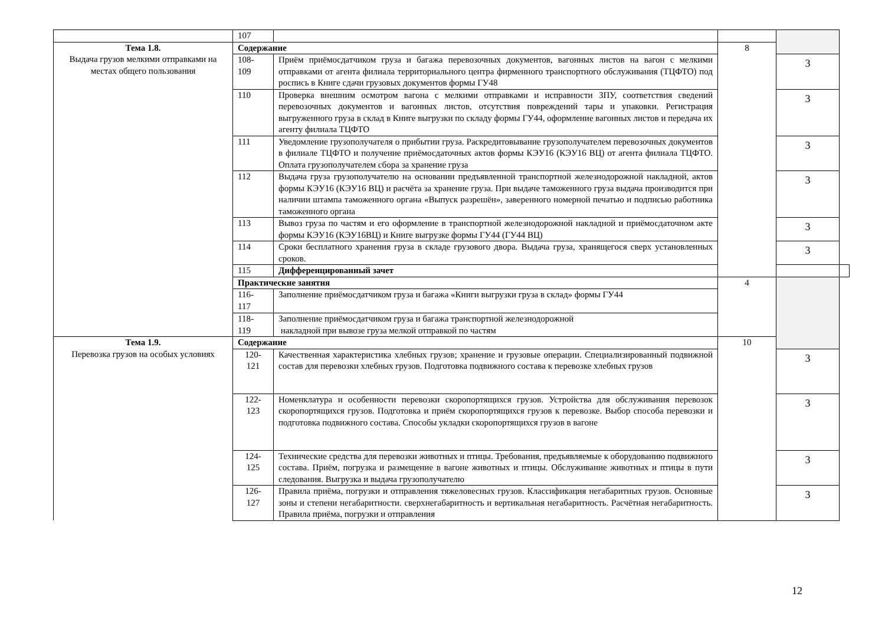| | 107 | | | | |
| Тема 1.8. Выдача грузов мелкими отправками на местах общего пользования | Содержание | | 8 | | |
| | 108- 109 | Приём приёмосдатчиком груза и багажа перевозочных документов, вагонных листов на вагон с мелкими отправками от агента филиала территориального центра фирменного транспортного обслуживания (ТЦФТО) под роспись в Книге сдачи грузовых документов формы ГУ48 | | 3 | |
| | 110 | Проверка внешним осмотром вагона с мелкими отправками и исправности ЗПУ, соответствия сведений перевозочных документов и вагонных листов, отсутствия повреждений тары и упаковки. Регистрация выгруженного груза в склад в Книге выгрузки по складу формы ГУ44, оформление вагонных листов и передача их агенту филиала ТЦФТО | | 3 | |
| | 111 | Уведомление грузополучателя о прибытии груза. Раскредитовывание грузополучателем перевозочных документов в филиале ТЦФТО и получение приёмосдаточных актов формы КЭУ16 (КЭУ16 ВЦ) от агента филиала ТЦФТО. Оплата грузополучателем сбора за хранение груза | | 3 | |
| | 112 | Выдача груза грузополучателю на основании предъявленной транспортной железнодорожной накладной, актов формы КЭУ16 (КЭУ16 ВЦ) и расчёта за хранение груза. При выдаче таможенного груза выдача производится при наличии штампа таможенного органа «Выпуск разрешён», заверенного номерной печатью и подписью работника таможенного органа | | 3 | |
| | 113 | Вывоз груза по частям и его оформление в транспортной железнодорожной накладной и приёмосдаточном акте формы КЭУ16 (КЭУ16ВЦ) и Книге выгрузке формы ГУ44 (ГУ44 ВЦ) | | 3 | |
| | 114 | Сроки бесплатного хранения груза в складе грузового двора. Выдача груза, хранящегося сверх установленных сроков. | | 3 | |
| | 115 | Дифференцированный зачет | | | |
| | Практические занятия | | 4 | | |
| | 116- 117 | Заполнение приёмосдатчиком груза и багажа «Книги выгрузки груза в склад» формы ГУ44 | | | |
| | 118- 119 | Заполнение приёмосдатчиком груза и багажа транспортной железнодорожной накладной при вывозе груза мелкой отправкой по частям | | | |
| Тема 1.9. Перевозка грузов на особых условиях | Содержание | | 10 | | |
| | 120- 121 | Качественная характеристика хлебных грузов; хранение и грузовые операции. Специализированный подвижной состав для перевозки хлебных грузов. Подготовка подвижного состава к перевозке хлебных грузов | | 3 | |
| | 122- 123 | Номенклатура и особенности перевозки скоропортящихся грузов. Устройства для обслуживания перевозок скоропортящихся грузов. Подготовка и приём скоропортящихся грузов к перевозке. Выбор способа перевозки и подготовка подвижного состава. Способы укладки скоропортящихся грузов в вагоне | | 3 | |
| | 124- 125 | Технические средства для перевозки животных и птицы. Требования, предъявляемые к оборудованию подвижного состава. Приём, погрузка и размещение в вагоне животных и птицы. Обслуживание животных и птицы в пути следования. Выгрузка и выдача грузополучателю | | 3 | |
| | 126- 127 | Правила приёма, погрузки и отправления тяжеловесных грузов. Классификация негабаритных грузов. Основные зоны и степени негабаритности. сверхнегабаритность и вертикальная негабаритность. Расчётная негабаритность. Правила приёма, погрузки и отправления | | 3 | |
12